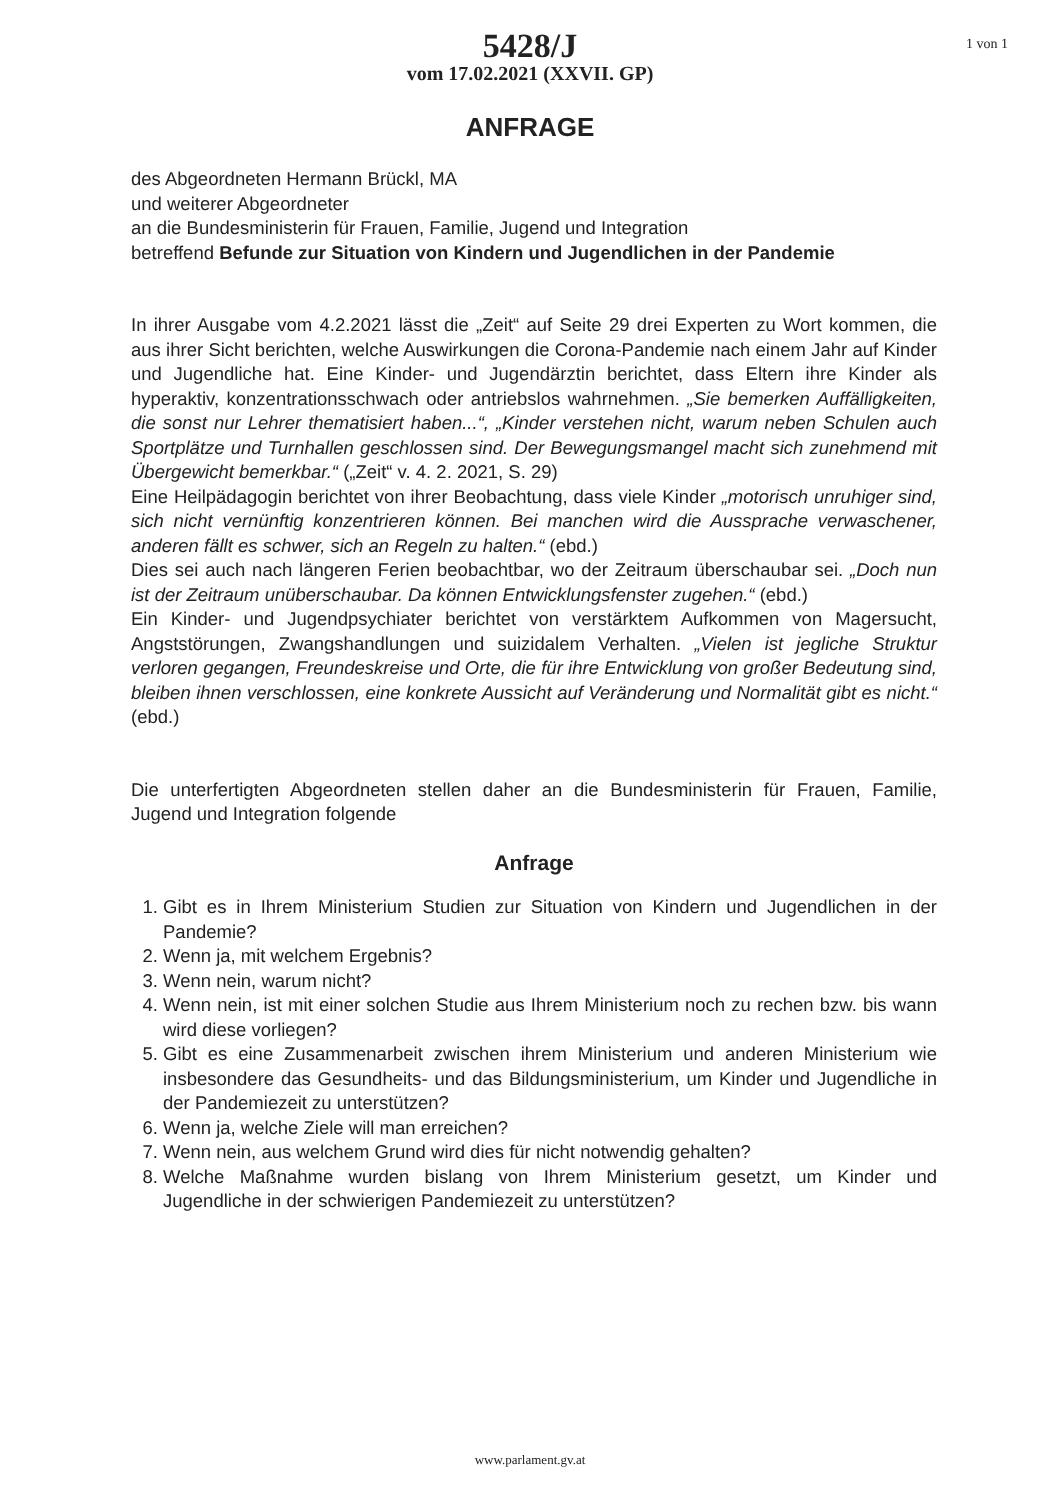1 von 1
5428/J
vom 17.02.2021 (XXVII. GP)
ANFRAGE
des Abgeordneten Hermann Brückl, MA
und weiterer Abgeordneter
an die Bundesministerin für Frauen, Familie, Jugend und Integration
betreffend Befunde zur Situation von Kindern und Jugendlichen in der Pandemie
In ihrer Ausgabe vom 4.2.2021 lässt die „Zeit“ auf Seite 29 drei Experten zu Wort kommen, die aus ihrer Sicht berichten, welche Auswirkungen die Corona-Pandemie nach einem Jahr auf Kinder und Jugendliche hat. Eine Kinder- und Jugendärztin berichtet, dass Eltern ihre Kinder als hyperaktiv, konzentrationsschwach oder antriebslos wahrnehmen. „Sie bemerken Auffälligkeiten, die sonst nur Lehrer thematisiert haben...“, „Kinder verstehen nicht, warum neben Schulen auch Sportplätze und Turnhallen geschlossen sind. Der Bewegungsmangel macht sich zunehmend mit Übergewicht bemerkbar.“ („Zeit“ v. 4. 2. 2021, S. 29)
Eine Heilpädagogin berichtet von ihrer Beobachtung, dass viele Kinder „motorisch unruhiger sind, sich nicht vernünftig konzentrieren können. Bei manchen wird die Aussprache verwaschener, anderen fällt es schwer, sich an Regeln zu halten.“ (ebd.)
Dies sei auch nach längeren Ferien beobachtbar, wo der Zeitraum überschaubar sei. „Doch nun ist der Zeitraum unüberschaubar. Da können Entwicklungsfenster zugehen.“ (ebd.)
Ein Kinder- und Jugendpsychiater berichtet von verstärktem Aufkommen von Magersucht, Angststörungen, Zwangshandlungen und suizidalem Verhalten. „Vielen ist jegliche Struktur verloren gegangen, Freundeskreise und Orte, die für ihre Entwicklung von großer Bedeutung sind, bleiben ihnen verschlossen, eine konkrete Aussicht auf Veränderung und Normalität gibt es nicht.“ (ebd.)
Die unterfertigten Abgeordneten stellen daher an die Bundesministerin für Frauen, Familie, Jugend und Integration folgende
Anfrage
1. Gibt es in Ihrem Ministerium Studien zur Situation von Kindern und Jugendlichen in der Pandemie?
2. Wenn ja, mit welchem Ergebnis?
3. Wenn nein, warum nicht?
4. Wenn nein, ist mit einer solchen Studie aus Ihrem Ministerium noch zu rechen bzw. bis wann wird diese vorliegen?
5. Gibt es eine Zusammenarbeit zwischen ihrem Ministerium und anderen Ministerium wie insbesondere das Gesundheits- und das Bildungsministerium, um Kinder und Jugendliche in der Pandemiezeit zu unterstützen?
6. Wenn ja, welche Ziele will man erreichen?
7. Wenn nein, aus welchem Grund wird dies für nicht notwendig gehalten?
8. Welche Maßnahme wurden bislang von Ihrem Ministerium gesetzt, um Kinder und Jugendliche in der schwierigen Pandemiezeit zu unterstützen?
www.parlament.gv.at